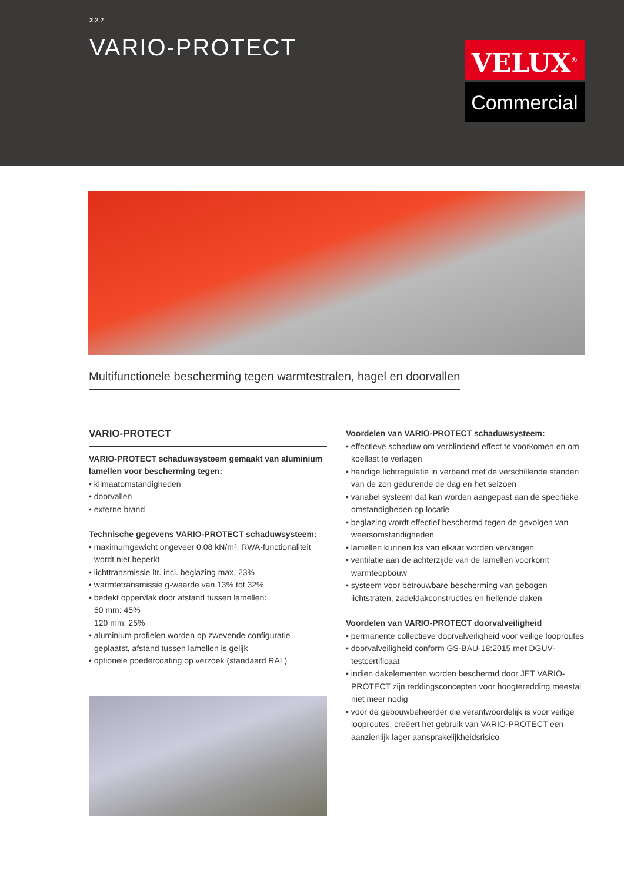2.3.2
VARIO-PROTECT
VELUX<sup>®</sup>
Commercial
Multifunctionele bescherming tegen warmtestralen, hagel en doorvallen
VARIO-PROTECT
VARIO-PROTECT schaduwsysteem gemaakt van aluminium lamellen voor bescherming tegen:
• klimaatomstandigheden
• doorvallen
• externe brand
Technische gegevens VARIO-PROTECT schaduwsysteem:
• maximumgewicht ongeveer 0,08 kN/m², RWA-functionaliteit wordt niet beperkt
• lichttransmissie ltr. incl. beglazing max. 23%
• warmtetransmissie g-waarde van 13% tot 32%
• bedekt oppervlak door afstand tussen lamellen:
60 mm: 45%
120 mm: 25%
• aluminium profielen worden op zwevende configuratie geplaatst, afstand tussen lamellen is gelijk
• optionele poedercoating op verzoek (standaard RAL)
Voordelen van VARIO-PROTECT schaduwsysteem:
• effectieve schaduw om verblindend effect te voorkomen en om koellast te verlagen
• handige lichtregulatie in verband met de verschillende standen van de zon gedurende de dag en het seizoen
• variabel systeem dat kan worden aangepast aan de specifieke omstandigheden op locatie
• beglazing wordt effectief beschermd tegen de gevolgen van weersomstandigheden
• lamellen kunnen los van elkaar worden vervangen
• ventilatie aan de achterzijde van de lamellen voorkomt warmteopbouw
• systeem voor betrouwbare bescherming van gebogen lichtstraten, zadeldakconstructies en hellende daken
Voordelen van VARIO-PROTECT doorvalveiligheid
• permanente collectieve doorvalveiligheid voor veilige looproutes
• doorvalveiligheid conform GS-BAU-18:2015 met DGUV-testcertificaat
• indien dakelementen worden beschermd door JET VARIO-PROTECT zijn reddingsconcepten voor hoogteredding meestal niet meer nodig
• voor de gebouwbeheerder die verantwoordelijk is voor veilige looproutes, creëert het gebruik van VARIO-PROTECT een aanzienlijk lager aansprakelijkheidsrisico